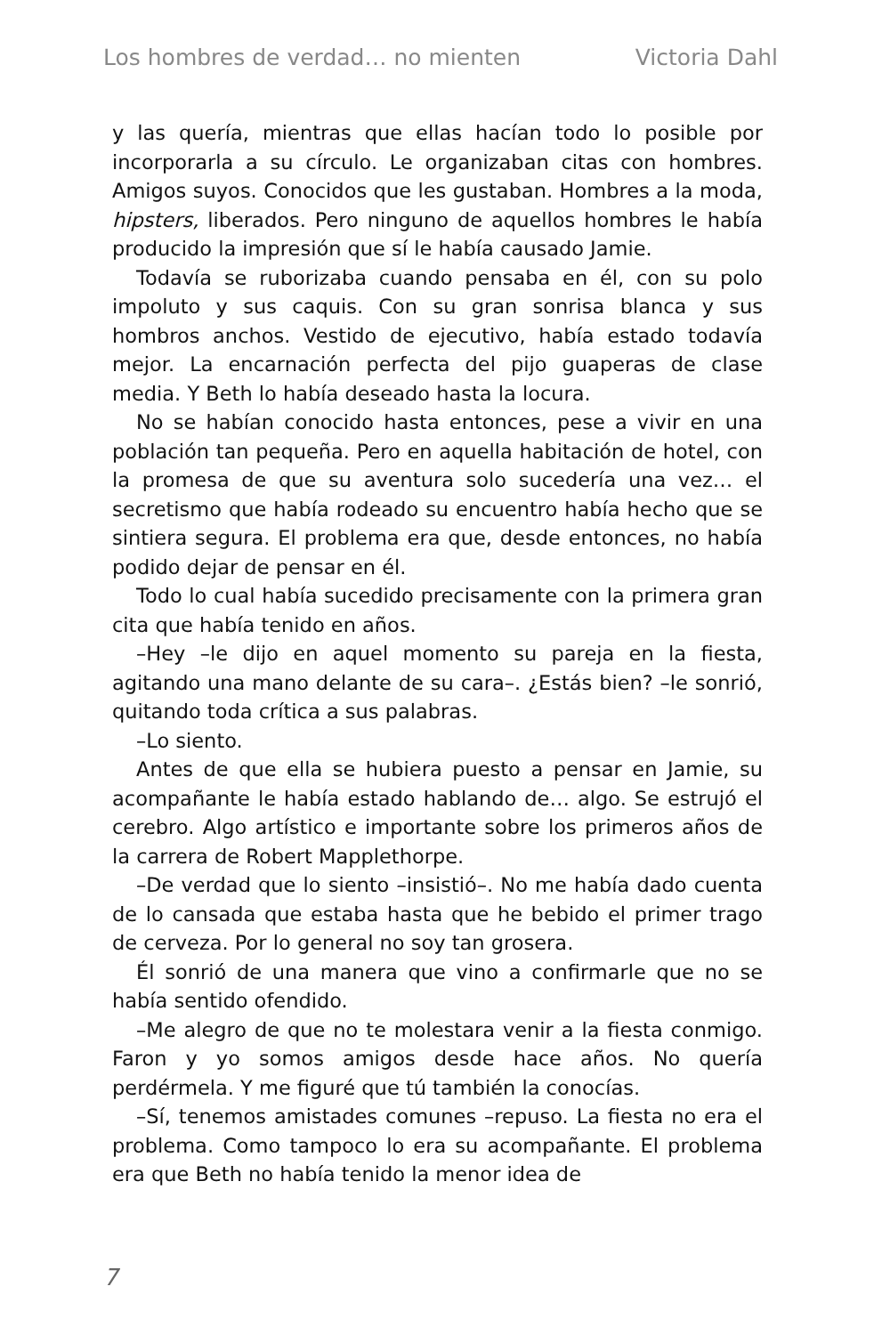Los hombres de verdad… no mienten Victoria Dahl
y las quería, mientras que ellas hacían todo lo posible por incorporarla a su círculo. Le organizaban citas con hombres. Amigos suyos. Conocidos que les gustaban. Hombres a la moda, hipsters, liberados. Pero ninguno de aquellos hombres le había producido la impresión que sí le había causado Jamie.
Todavía se ruborizaba cuando pensaba en él, con su polo impoluto y sus caquis. Con su gran sonrisa blanca y sus hombros anchos. Vestido de ejecutivo, había estado todavía mejor. La encarnación perfecta del pijo guaperas de clase media. Y Beth lo había deseado hasta la locura.
No se habían conocido hasta entonces, pese a vivir en una población tan pequeña. Pero en aquella habitación de hotel, con la promesa de que su aventura solo sucedería una vez… el secretismo que había rodeado su encuentro había hecho que se sintiera segura. El problema era que, desde entonces, no había podido dejar de pensar en él.
Todo lo cual había sucedido precisamente con la primera gran cita que había tenido en años.
–Hey –le dijo en aquel momento su pareja en la fiesta, agitando una mano delante de su cara–. ¿Estás bien? –le sonrió, quitando toda crítica a sus palabras.
–Lo siento.
Antes de que ella se hubiera puesto a pensar en Jamie, su acompañante le había estado hablando de… algo. Se estrujó el cerebro. Algo artístico e importante sobre los primeros años de la carrera de Robert Mapplethorpe.
–De verdad que lo siento –insistió–. No me había dado cuenta de lo cansada que estaba hasta que he bebido el primer trago de cerveza. Por lo general no soy tan grosera.
Él sonrió de una manera que vino a confirmarle que no se había sentido ofendido.
–Me alegro de que no te molestara venir a la fiesta conmigo. Faron y yo somos amigos desde hace años. No quería perdérmela. Y me figuré que tú también la conocías.
–Sí, tenemos amistades comunes –repuso. La fiesta no era el problema. Como tampoco lo era su acompañante. El problema era que Beth no había tenido la menor idea de
7